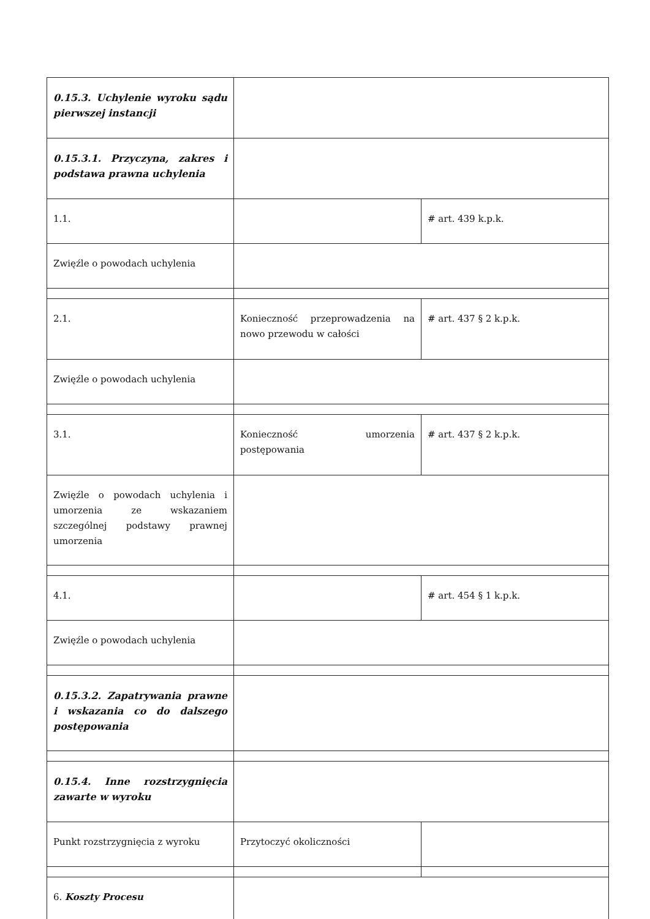| 0.15.3. Uchylenie wyroku sądu pierwszej instancji | | |
| 0.15.3.1. Przyczyna, zakres i podstawa prawna uchylenia | | |
| 1.1. | | # art. 439 k.p.k. |
| Zwięźle o powodach uchylenia | | |
| 2.1. | Konieczność przeprowadzenia na nowo przewodu w całości | # art. 437 § 2 k.p.k. |
| Zwięźle o powodach uchylenia | | |
| 3.1. | Konieczność umorzenia postępowania | # art. 437 § 2 k.p.k. |
| Zwięźle o powodach uchylenia i umorzenia ze wskazaniem szczególnej podstawy prawnej umorzenia | | |
| 4.1. | | # art. 454 § 1 k.p.k. |
| Zwięźle o powodach uchylenia | | |
| 0.15.3.2. Zapatrywania prawne i wskazania co do dalszego postępowania | | |
| 0.15.4. Inne rozstrzygnięcia zawarte w wyroku | | |
| Punkt rozstrzygnięcia z wyroku | Przytoczyć okoliczności | |
| 6. Koszty Procesu | | |